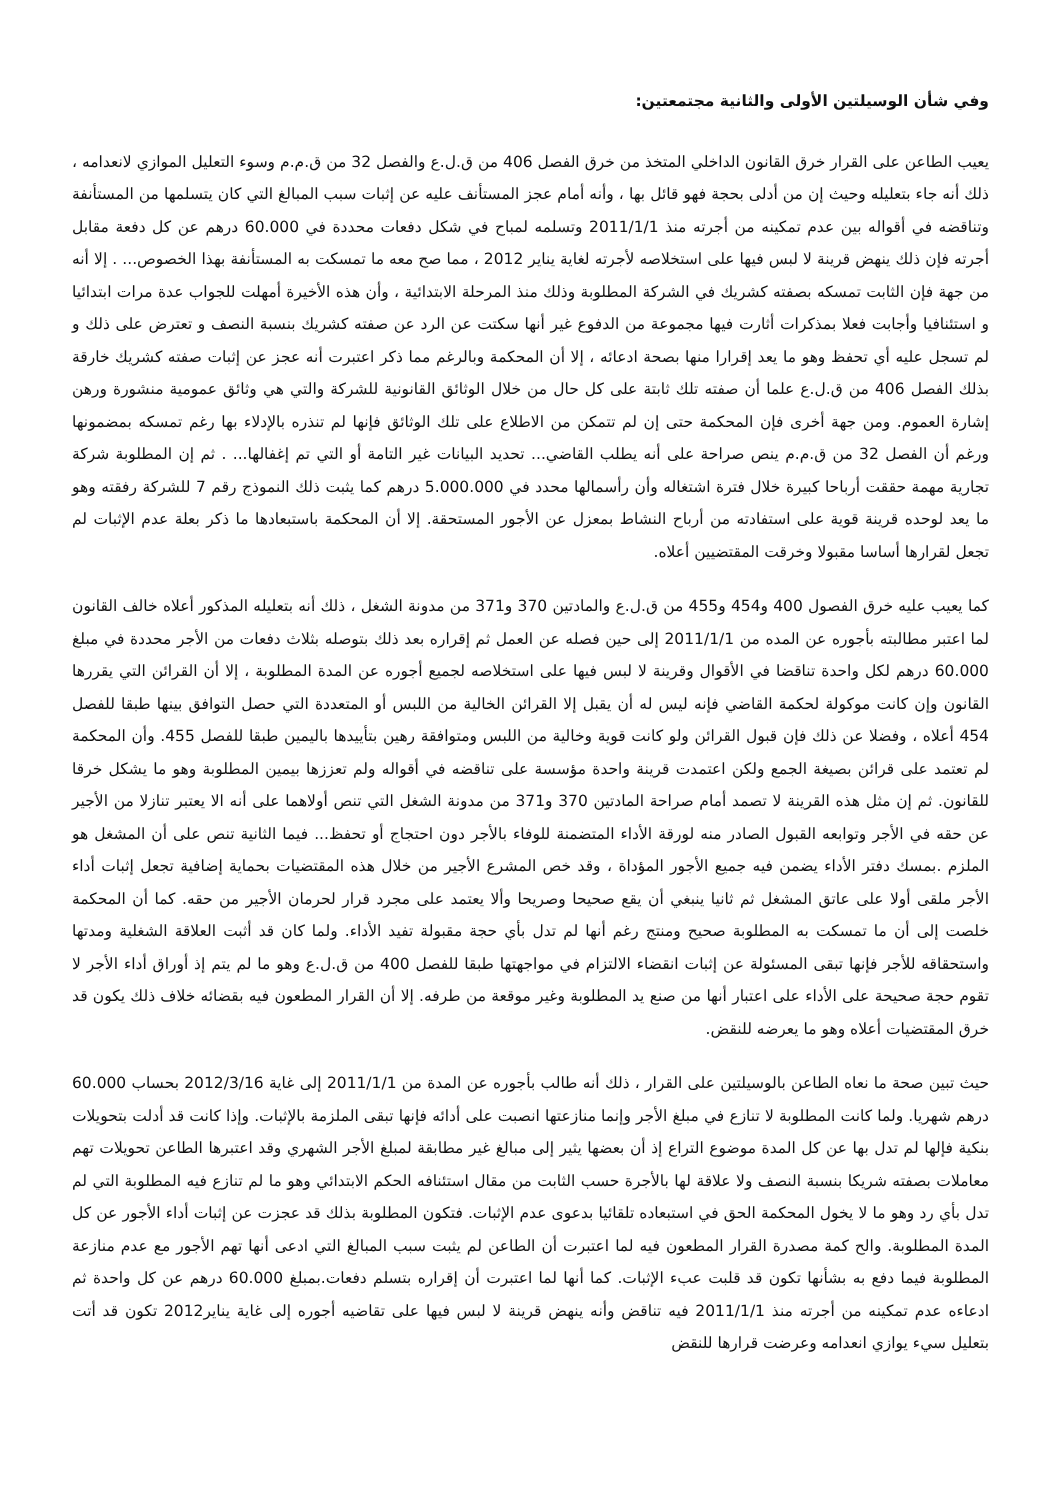وفي شأن الوسيلتين الأولى والثانية مجتمعتين:
يعيب الطاعن على القرار خرق القانون الداخلي المتخذ من خرق الفصل 406 من ق.ل.ع والفصل 32 من ق.م.م وسوء التعليل الموازي لانعدامه ، ذلك أنه جاء بتعليله وحيث إن من أدلى بحجة فهو قائل بها ، وأنه أمام عجز المستأنف عليه عن إثبات سبب المبالغ التي كان يتسلمها من المستأنفة وتناقضه في أقواله بين عدم تمكينه من أجرته منذ 2011/1/1 وتسلمه لمباح في شكل دفعات محددة في 60.000 درهم عن كل دفعة مقابل أجرته فإن ذلك ينهض قرينة لا لبس فيها على استخلاصه لأجرته لغاية يناير 2012 ، مما صح معه ما تمسكت به المستأنفة بهذا الخصوص... . إلا أنه من جهة فإن الثابت تمسكه بصفته كشريك في الشركة المطلوبة وذلك منذ المرحلة الابتدائية ، وأن هذه الأخيرة أمهلت للجواب عدة مرات ابتدائيا و استئنافيا وأجابت فعلا بمذكرات أثارت فيها مجموعة من الدفوع غير أنها سكتت عن الرد عن صفته كشريك بنسبة النصف و تعترض على ذلك و لم تسجل عليه أي تحفظ وهو ما يعد إقرارا منها بصحة ادعائه ، إلا أن المحكمة وبالرغم مما ذكر اعتبرت أنه عجز عن إثبات صفته كشريك خارقة بذلك الفصل 406 من ق.ل.ع علما أن صفته تلك ثابتة على كل حال من خلال الوثائق القانونية للشركة والتي هي وثائق عمومية منشورة ورهن إشارة العموم. ومن جهة أخرى فإن المحكمة حتى إن لم تتمكن من الاطلاع على تلك الوثائق فإنها لم تنذره بالإدلاء بها رغم تمسكه بمضمونها ورغم أن الفصل 32 من ق.م.م ينص صراحة على أنه يطلب القاضي... تحديد البيانات غير التامة أو التي تم إغفالها... . ثم إن المطلوبة شركة تجارية مهمة حققت أرباحا كبيرة خلال فترة اشتغاله وأن رأسمالها محدد في 5.000.000 درهم كما يثبت ذلك النموذج رقم 7 للشركة رفقته وهو ما يعد لوحده قرينة قوية على استفادته من أرباح النشاط بمعزل عن الأجور المستحقة. إلا أن المحكمة باستبعادها ما ذكر بعلة عدم الإثبات لم تجعل لقرارها أساسا مقبولا وخرقت المقتضيين أعلاه.
كما يعيب عليه خرق الفصول 400 و454 و455 من ق.ل.ع والمادتين 370 و371 من مدونة الشغل ، ذلك أنه بتعليله المذكور أعلاه خالف القانون لما اعتبر مطالبته بأجوره عن المده من 2011/1/1 إلى حين فصله عن العمل ثم إقراره بعد ذلك بتوصله بثلاث دفعات من الأجر محددة في مبلغ 60.000 درهم لكل واحدة تناقضا في الأقوال وقرينة لا لبس فيها على استخلاصه لجميع أجوره عن المدة المطلوبة ، إلا أن القرائن التي يقررها القانون وإن كانت موكولة لحكمة القاضي فإنه ليس له أن يقبل إلا القرائن الخالية من اللبس أو المتعددة التي حصل التوافق بينها طبقا للفصل 454 أعلاه ، وفضلا عن ذلك فإن قبول القرائن ولو كانت قوية وخالية من اللبس ومتوافقة رهين بتأييدها باليمين طبقا للفصل 455. وأن المحكمة لم تعتمد على قرائن بصيغة الجمع ولكن اعتمدت قرينة واحدة مؤسسة على تناقضه في أقواله ولم تعززها بيمين المطلوبة وهو ما يشكل خرقا للقانون. ثم إن مثل هذه القرينة لا تصمد أمام صراحة المادتين 370 و371 من مدونة الشغل التي تنص أولاهما على أنه الا يعتبر تنازلا من الأجير عن حقه في الأجر وتوابعه القبول الصادر منه لورقة الأداء المتضمنة للوفاء بالأجر دون احتجاج أو تحفظ... فيما الثانية تنص على أن المشغل هو الملزم .بمسك دفتر الأداء يضمن فيه جميع الأجور المؤداة ، وقد خص المشرع الأجير من خلال هذه المقتضيات بحماية إضافية تجعل إثبات أداء الأجر ملقى أولا على عاتق المشغل ثم ثانيا ينبغي أن يقع صحيحا وصريحا وألا يعتمد على مجرد قرار لحرمان الأجير من حقه. كما أن المحكمة خلصت إلى أن ما تمسكت به المطلوبة صحيح ومنتج رغم أنها لم تدل بأي حجة مقبولة تفيد الأداء. ولما كان قد أثبت العلاقة الشغلية ومدتها واستحقاقه للأجر فإنها تبقى المسئولة عن إثبات انقضاء الالتزام في مواجهتها طبقا للفصل 400 من ق.ل.ع وهو ما لم يتم إذ أوراق أداء الأجر لا تقوم حجة صحيحة على الأداء على اعتبار أنها من صنع يد المطلوبة وغير موقعة من طرفه. إلا أن القرار المطعون فيه بقضائه خلاف ذلك يكون قد خرق المقتضيات أعلاه وهو ما يعرضه للنقض.
حيث تبين صحة ما نعاه الطاعن بالوسيلتين على القرار ، ذلك أنه طالب بأجوره عن المدة من 2011/1/1 إلى غاية 2012/3/16 بحساب 60.000 درهم شهريا. ولما كانت المطلوبة لا تنازع في مبلغ الأجر وإنما منازعتها انصبت على أدائه فإنها تبقى الملزمة بالإثبات. وإذا كانت قد أدلت بتحويلات بنكية فإلها لم تدل بها عن كل المدة موضوع التراع إذ أن بعضها يثير إلى مبالغ غير مطابقة لمبلغ الأجر الشهري وقد اعتبرها الطاعن تحويلات تهم معاملات بصفته شريكا بنسبة النصف ولا علاقة لها بالأجرة حسب الثابت من مقال استئنافه الحكم الابتدائي وهو ما لم تنازع فيه المطلوبة التي لم تدل بأي رد وهو ما لا يخول المحكمة الحق في استبعاده تلقائيا بدعوى عدم الإثبات. فتكون المطلوبة بذلك قد عجزت عن إثبات أداء الأجور عن كل المدة المطلوبة. والح كمة مصدرة القرار المطعون فيه لما اعتبرت أن الطاعن لم يثبت سبب المبالغ التي ادعى أنها تهم الأجور مع عدم منازعة المطلوبة فيما دفع به بشأنها تكون قد قلبت عبء الإثبات. كما أنها لما اعتبرت أن إقراره بتسلم دفعات.بمبلغ 60.000 درهم عن كل واحدة ثم ادعاءه عدم تمكينه من أجرته منذ 2011/1/1 فيه تناقض وأنه ينهض قرينة لا لبس فيها على تقاضيه أجوره إلى غاية يناير2012 تكون قد أتت بتعليل سيء يوازي انعدامه وعرضت قرارها للنقض